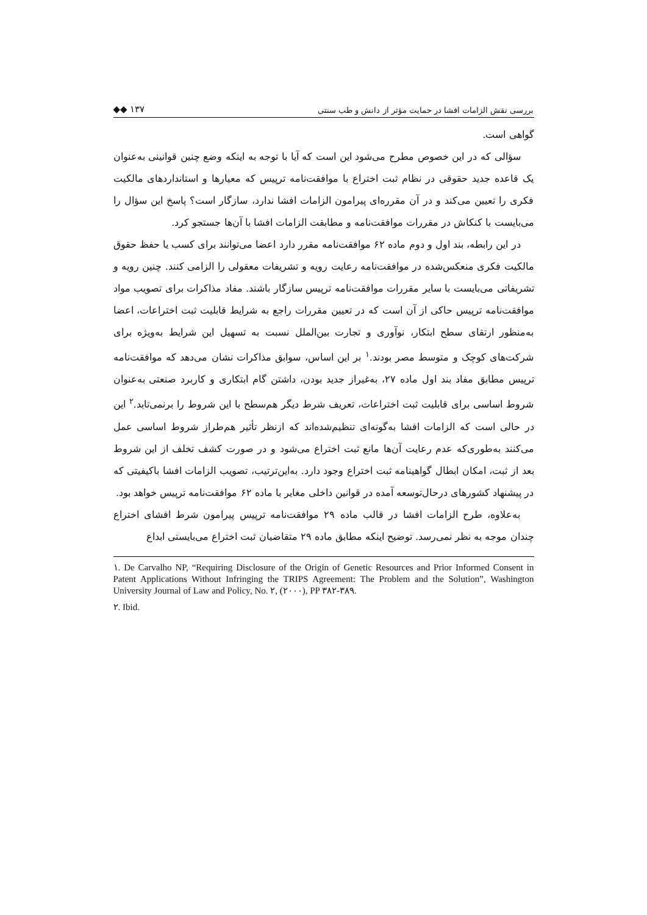بررسی نقش الزامات افشا در حمایت مؤثر از دانش و طب سنتی ◆◆ ۱۳۷
گواهی است.
سؤالی که در این خصوص مطرح می‌شود این است که آیا با توجه به اینکه وضع چنین قوانینی به‌عنوان یک قاعده جدید حقوقی در نظام ثبت اختراع با موافقت‌نامه ترپیس که معیارها و استانداردهای مالکیت فکری را تعیین می‌کند و در آن مقرره‌ای پیرامون الزامات افشا ندارد، سازگار است؟ پاسخ این سؤال را می‌بایست با کنکاش در مقررات موافقت‌نامه و مطابقت الزامات افشا با آن‌ها جستجو کرد.
در این رابطه، بند اول و دوم ماده ۶۲ موافقت‌نامه مقرر دارد اعضا می‌توانند برای کسب یا حفظ حقوق مالکیت فکری منعکس‌شده در موافقت‌نامه رعایت رویه و تشریفات معقولی را الزامی کنند. چنین رویه و تشریفاتی می‌بایست با سایر مقررات موافقت‌نامه ترپیس سازگار باشند. مفاد مذاکرات برای تصویب مواد موافقت‌نامه ترپیس حاکی از آن است که در تعیین مقررات راجع به شرایط قابلیت ثبت اختراعات، اعضا به‌منظور ارتقای سطح ابتکار، نوآوری و تجارت بین‌الملل نسبت به تسهیل این شرایط به‌ویژه برای شرکت‌های کوچک و متوسط مصر بودند.<sup>۱</sup> بر این اساس، سوابق مذاکرات نشان می‌دهد که موافقت‌نامه ترپیس مطابق مفاد بند اول ماده ۲۷، به‌غیراز جدید بودن، داشتن گام ابتکاری و کاربرد صنعتی به‌عنوان شروط اساسی برای قابلیت ثبت اختراعات، تعریف شرط دیگر هم‌سطح با این شروط را برنمی‌تابد.<sup>۲</sup> این در حالی است که الزامات افشا به‌گونه‌ای تنظیم‌شده‌اند که ازنظر تأثیر هم‌طراز شروط اساسی عمل می‌کنند به‌طوری‌که عدم رعایت آن‌ها مانع ثبت اختراع می‌شود و در صورت کشف تخلف از این شروط بعد از ثبت، امکان ابطال گواهینامه ثبت اختراع وجود دارد. به‌این‌ترتیب، تصویب الزامات افشا باکیفیتی که در پیشنهاد کشورهای درحال‌توسعه آمده در قوانین داخلی مغایر با ماده ۶۲ موافقت‌نامه ترپیس خواهد بود.
به‌علاوه، طرح الزامات افشا در قالب ماده ۲۹ موافقت‌نامه ترپیس پیرامون شرط افشای اختراع چندان موجه به نظر نمی‌رسد. توضیح اینکه مطابق ماده ۲۹ متقاضیان ثبت اختراع می‌بایستی ابداع
۱. De Carvalho NP, “Requiring Disclosure of the Origin of Genetic Resources and Prior Informed Consent in Patent Applications Without Infringing the TRIPS Agreement: The Problem and the Solution”, Washington University Journal of Law and Policy, No. ۲, (۲۰۰۰), PP ۳۸۲-۳۸۹.
۲. Ibid.